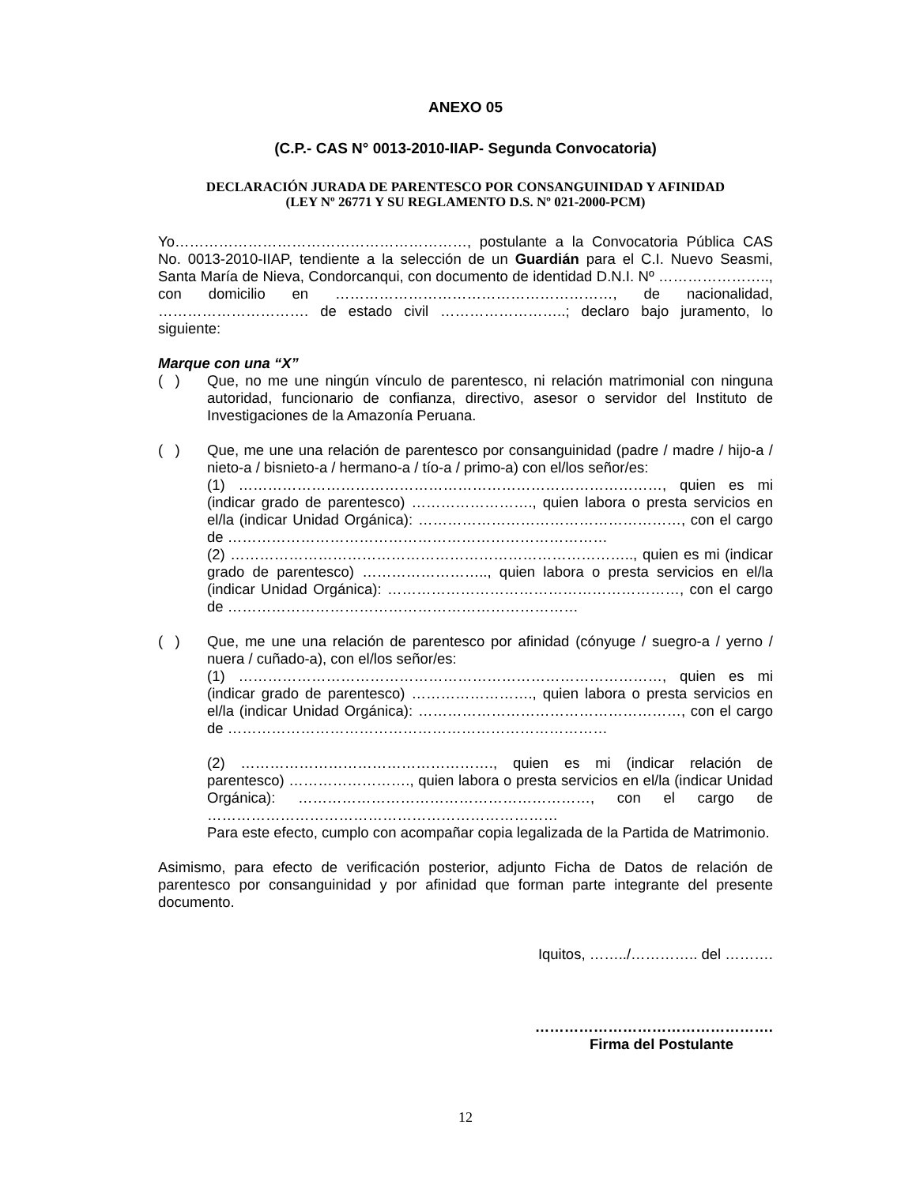ANEXO 05
(C.P.- CAS N° 0013-2010-IIAP- Segunda Convocatoria)
DECLARACIÓN JURADA DE PARENTESCO POR CONSANGUINIDAD Y AFINIDAD
(LEY Nº 26771 Y SU REGLAMENTO D.S. Nº 021-2000-PCM)
Yo……………………………………………………, postulante a la Convocatoria Pública CAS No. 0013-2010-IIAP, tendiente a la selección de un Guardián para el C.I. Nuevo Seasmi, Santa María de Nieva, Condorcanqui, con documento de identidad D.N.I. Nº ………………….., con domicilio en …………………………………………………, de nacionalidad, …………………………. de estado civil ……………………..; declaro bajo juramento, lo siguiente:
Marque con una “X”
( ) Que, no me une ningún vínculo de parentesco, ni relación matrimonial con ninguna autoridad, funcionario de confianza, directivo, asesor o servidor del Instituto de Investigaciones de la Amazonía Peruana.
( ) Que, me une una relación de parentesco por consanguinidad (padre / madre / hijo-a / nieto-a / bisnieto-a / hermano-a / tío-a / primo-a) con el/los señor/es:
(1) ……………………………………………………………………………, quien es mi (indicar grado de parentesco) ……………………., quien labora o presta servicios en el/la (indicar Unidad Orgánica): ………………………………………………, con el cargo de ……………………………………………………………………
(2) ……………………………………………………………………….., quien es mi (indicar grado de parentesco) …………………….., quien labora o presta servicios en el/la (indicar Unidad Orgánica): ……………………………………………………, con el cargo de ………………………………………………………………
( ) Que, me une una relación de parentesco por afinidad (cónyuge / suegro-a / yerno / nuera / cuñado-a), con el/los señor/es:
(1) ……………………………………………………………………………, quien es mi (indicar grado de parentesco) ……………………., quien labora o presta servicios en el/la (indicar Unidad Orgánica): ………………………………………………, con el cargo de ……………………………………………………………………
(2) ……………………………………………., quien es mi (indicar relación de parentesco) ……………………., quien labora o presta servicios en el/la (indicar Unidad Orgánica): ……………………………………………………, con el cargo de ………………………………………………………………
Para este efecto, cumplo con acompañar copia legalizada de la Partida de Matrimonio.
Asimismo, para efecto de verificación posterior, adjunto Ficha de Datos de relación de parentesco por consanguinidad y por afinidad que forman parte integrante del presente documento.
Iquitos, ……../………….. del ……….
………………………………………….
Firma del Postulante
12